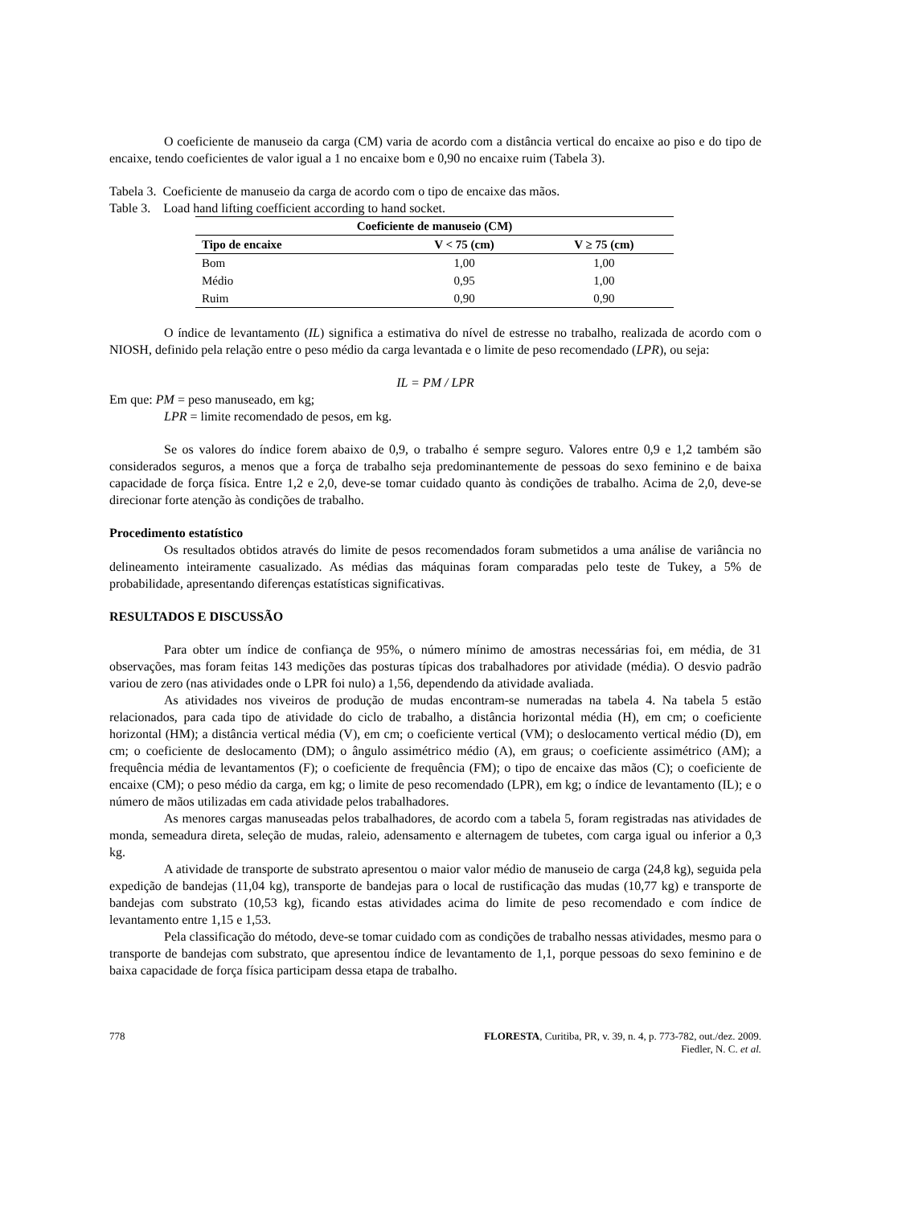O coeficiente de manuseio da carga (CM) varia de acordo com a distância vertical do encaixe ao piso e do tipo de encaixe, tendo coeficientes de valor igual a 1 no encaixe bom e 0,90 no encaixe ruim (Tabela 3).
Tabela 3. Coeficiente de manuseio da carga de acordo com o tipo de encaixe das mãos.
Table 3. Load hand lifting coefficient according to hand socket.
| Coeficiente de manuseio (CM) | | |
| --- | --- | --- |
| Tipo de encaixe | V < 75 (cm) | V ≥ 75 (cm) |
| Bom | 1,00 | 1,00 |
| Médio | 0,95 | 1,00 |
| Ruim | 0,90 | 0,90 |
O índice de levantamento (IL) significa a estimativa do nível de estresse no trabalho, realizada de acordo com o NIOSH, definido pela relação entre o peso médio da carga levantada e o limite de peso recomendado (LPR), ou seja:
IL = PM / LPR
Em que: PM = peso manuseado, em kg;
LPR = limite recomendado de pesos, em kg.
Se os valores do índice forem abaixo de 0,9, o trabalho é sempre seguro. Valores entre 0,9 e 1,2 também são considerados seguros, a menos que a força de trabalho seja predominantemente de pessoas do sexo feminino e de baixa capacidade de força física. Entre 1,2 e 2,0, deve-se tomar cuidado quanto às condições de trabalho. Acima de 2,0, deve-se direcionar forte atenção às condições de trabalho.
Procedimento estatístico
Os resultados obtidos através do limite de pesos recomendados foram submetidos a uma análise de variância no delineamento inteiramente casualizado. As médias das máquinas foram comparadas pelo teste de Tukey, a 5% de probabilidade, apresentando diferenças estatísticas significativas.
RESULTADOS E DISCUSSÃO
Para obter um índice de confiança de 95%, o número mínimo de amostras necessárias foi, em média, de 31 observações, mas foram feitas 143 medições das posturas típicas dos trabalhadores por atividade (média). O desvio padrão variou de zero (nas atividades onde o LPR foi nulo) a 1,56, dependendo da atividade avaliada.
As atividades nos viveiros de produção de mudas encontram-se numeradas na tabela 4. Na tabela 5 estão relacionados, para cada tipo de atividade do ciclo de trabalho, a distância horizontal média (H), em cm; o coeficiente horizontal (HM); a distância vertical média (V), em cm; o coeficiente vertical (VM); o deslocamento vertical médio (D), em cm; o coeficiente de deslocamento (DM); o ângulo assimétrico médio (A), em graus; o coeficiente assimétrico (AM); a frequência média de levantamentos (F); o coeficiente de frequência (FM); o tipo de encaixe das mãos (C); o coeficiente de encaixe (CM); o peso médio da carga, em kg; o limite de peso recomendado (LPR), em kg; o índice de levantamento (IL); e o número de mãos utilizadas em cada atividade pelos trabalhadores.
As menores cargas manuseadas pelos trabalhadores, de acordo com a tabela 5, foram registradas nas atividades de monda, semeadura direta, seleção de mudas, raleio, adensamento e alternagem de tubetes, com carga igual ou inferior a 0,3 kg.
A atividade de transporte de substrato apresentou o maior valor médio de manuseio de carga (24,8 kg), seguida pela expedição de bandejas (11,04 kg), transporte de bandejas para o local de rustificação das mudas (10,77 kg) e transporte de bandejas com substrato (10,53 kg), ficando estas atividades acima do limite de peso recomendado e com índice de levantamento entre 1,15 e 1,53.
Pela classificação do método, deve-se tomar cuidado com as condições de trabalho nessas atividades, mesmo para o transporte de bandejas com substrato, que apresentou índice de levantamento de 1,1, porque pessoas do sexo feminino e de baixa capacidade de força física participam dessa etapa de trabalho.
778 FLORESTA, Curitiba, PR, v. 39, n. 4, p. 773-782, out./dez. 2009.
Fiedler, N. C. et al.